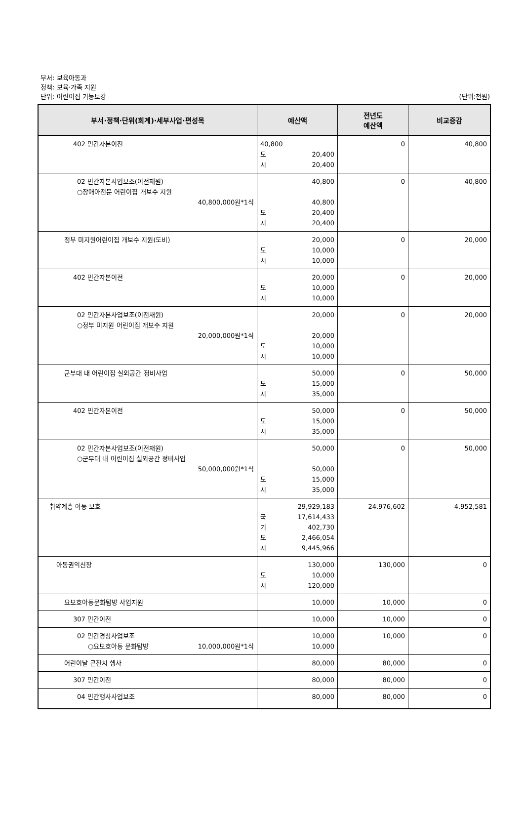부서: 보육아동과
정책: 보육·가족 지원
단위: 어린이집 기능보강
(단위:천원)
| 부서·정책·단위(회계)·세부사업·편성목 | 예산액 | 전년도 예산액 | 비교증감 |
| --- | --- | --- | --- |
| 402 민간자본이전 | 40,800 도 20,400 시 20,400 | 0 | 40,800 |
| 02 민간자본사업보조(이전재원) ○장애아전문 어린이집 개보수 지원 40,800,000원*1식 | 40,800 40,800 도 20,400 시 20,400 | 0 | 40,800 |
| 정부 미지원어린이집 개보수 지원(도비) | 20,000 도 10,000 시 10,000 | 0 | 20,000 |
| 402 민간자본이전 | 20,000 도 10,000 시 10,000 | 0 | 20,000 |
| 02 민간자본사업보조(이전재원) ○정부 미지원 어린이집 개보수 지원 20,000,000원*1식 | 20,000 20,000 도 10,000 시 10,000 | 0 | 20,000 |
| 군부대 내 어린이집 실외공간 정비사업 | 50,000 도 15,000 시 35,000 | 0 | 50,000 |
| 402 민간자본이전 | 50,000 도 15,000 시 35,000 | 0 | 50,000 |
| 02 민간자본사업보조(이전재원) ○군부대 내 어린이집 실외공간 정비사업 50,000,000원*1식 | 50,000 50,000 도 15,000 시 35,000 | 0 | 50,000 |
| 취약계층 아동 보호 | 29,929,183 국 17,614,433 기 402,730 도 2,466,054 시 9,445,966 | 24,976,602 | 4,952,581 |
| 아동권익신장 | 130,000 도 10,000 시 120,000 | 130,000 | 0 |
| 요보호아동문화탐방 사업지원 | 10,000 | 10,000 | 0 |
| 307 민간이전 | 10,000 | 10,000 | 0 |
| 02 민간경상사업보조 ○요보호아동 문화탐방 10,000,000원*1식 | 10,000 10,000 | 10,000 | 0 |
| 어린이날 큰잔치 행사 | 80,000 | 80,000 | 0 |
| 307 민간이전 | 80,000 | 80,000 | 0 |
| 04 민간행사사업보조 | 80,000 | 80,000 | 0 |